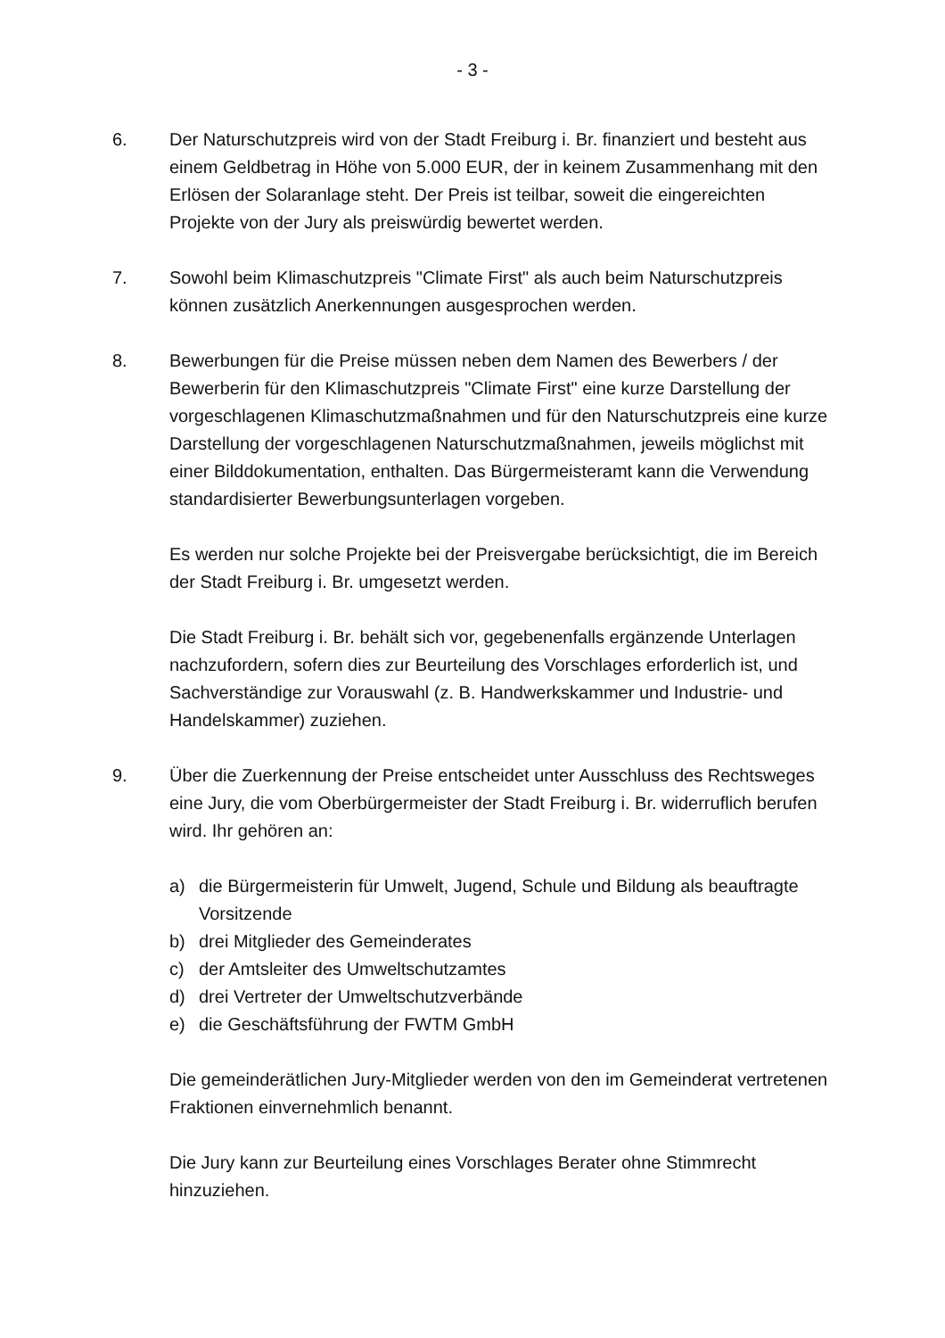- 3 -
6. Der Naturschutzpreis wird von der Stadt Freiburg i. Br. finanziert und besteht aus einem Geldbetrag in Höhe von 5.000 EUR, der in keinem Zusammenhang mit den Erlösen der Solaranlage steht. Der Preis ist teilbar, soweit die eingereichten Projekte von der Jury als preiswürdig bewertet werden.
7. Sowohl beim Klimaschutzpreis "Climate First" als auch beim Naturschutzpreis können zusätzlich Anerkennungen ausgesprochen werden.
8. Bewerbungen für die Preise müssen neben dem Namen des Bewerbers / der Bewerberin für den Klimaschutzpreis "Climate First" eine kurze Darstellung der vorgeschlagenen Klimaschutzmaßnahmen und für den Naturschutzpreis eine kurze Darstellung der vorgeschlagenen Naturschutzmaßnahmen, jeweils möglichst mit einer Bilddokumentation, enthalten. Das Bürgermeisteramt kann die Verwendung standardisierter Bewerbungsunterlagen vorgeben.
Es werden nur solche Projekte bei der Preisvergabe berücksichtigt, die im Bereich der Stadt Freiburg i. Br. umgesetzt werden.
Die Stadt Freiburg i. Br. behält sich vor, gegebenenfalls ergänzende Unterlagen nachzufordern, sofern dies zur Beurteilung des Vorschlages erforderlich ist, und Sachverständige zur Vorauswahl (z. B. Handwerkskammer und Industrie- und Handelskammer) zuziehen.
9. Über die Zuerkennung der Preise entscheidet unter Ausschluss des Rechtsweges eine Jury, die vom Oberbürgermeister der Stadt Freiburg i. Br. widerruflich berufen wird. Ihr gehören an:
a) die Bürgermeisterin für Umwelt, Jugend, Schule und Bildung als beauftragte Vorsitzende
b) drei Mitglieder des Gemeinderates
c) der Amtsleiter des Umweltschutzamtes
d) drei Vertreter der Umweltschutzverbände
e) die Geschäftsführung der FWTM GmbH
Die gemeinderätlichen Jury-Mitglieder werden von den im Gemeinderat vertretenen Fraktionen einvernehmlich benannt.
Die Jury kann zur Beurteilung eines Vorschlages Berater ohne Stimmrecht hinzuziehen.